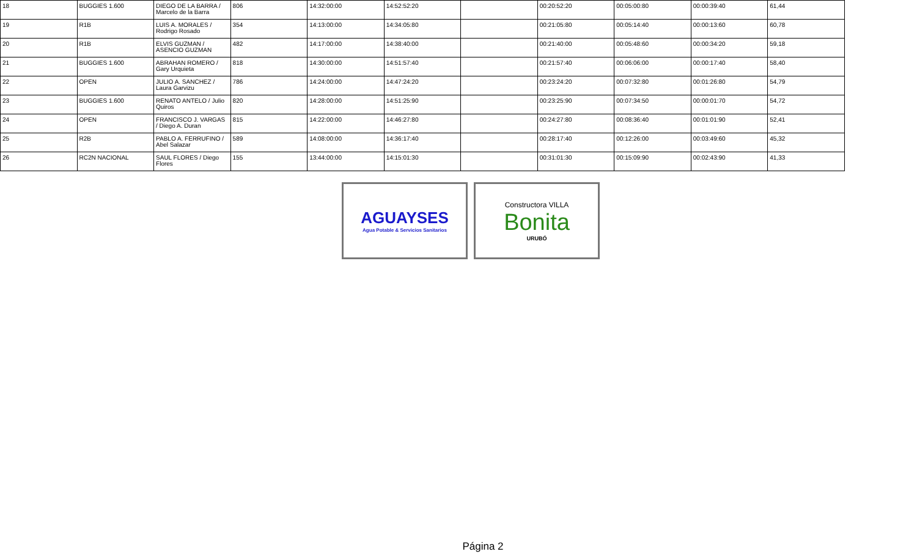| 18 | BUGGIES 1.600 | DIEGO DE LA BARRA / Marcelo de la Barra | 806 | 14:32:00:00 | 14:52:52:20 | | 00:20:52:20 | 00:05:00:80 | 00:00:39:40 | 61,44 |
| 19 | R1B | LUIS A. MORALES / Rodrigo Rosado | 354 | 14:13:00:00 | 14:34:05:80 | | 00:21:05:80 | 00:05:14:40 | 00:00:13:60 | 60,78 |
| 20 | R1B | ELVIS GUZMAN / ASENCIO GUZMAN | 482 | 14:17:00:00 | 14:38:40:00 | | 00:21:40:00 | 00:05:48:60 | 00:00:34:20 | 59,18 |
| 21 | BUGGIES 1.600 | ABRAHAN ROMERO / Gary Urquieta | 818 | 14:30:00:00 | 14:51:57:40 | | 00:21:57:40 | 00:06:06:00 | 00:00:17:40 | 58,40 |
| 22 | OPEN | JULIO A. SANCHEZ / Laura Garvizu | 786 | 14:24:00:00 | 14:47:24:20 | | 00:23:24:20 | 00:07:32:80 | 00:01:26:80 | 54,79 |
| 23 | BUGGIES 1.600 | RENATO ANTELO / Julio Quiros | 820 | 14:28:00:00 | 14:51:25:90 | | 00:23:25:90 | 00:07:34:50 | 00:00:01:70 | 54,72 |
| 24 | OPEN | FRANCISCO J. VARGAS / Diego A. Duran | 815 | 14:22:00:00 | 14:46:27:80 | | 00:24:27:80 | 00:08:36:40 | 00:01:01:90 | 52,41 |
| 25 | R2B | PABLO A. FERRUFINO / Abel Salazar | 589 | 14:08:00:00 | 14:36:17:40 | | 00:28:17:40 | 00:12:26:00 | 00:03:49:60 | 45,32 |
| 26 | RC2N NACIONAL | SAUL FLORES / Diego Flores | 155 | 13:44:00:00 | 14:15:01:30 | | 00:31:01:30 | 00:15:09:90 | 00:02:43:90 | 41,33 |
AGUAYSES
Agua Potable & Servicios Sanitarios
Constructora VILLA
Bonita
URUBÓ
Página 2